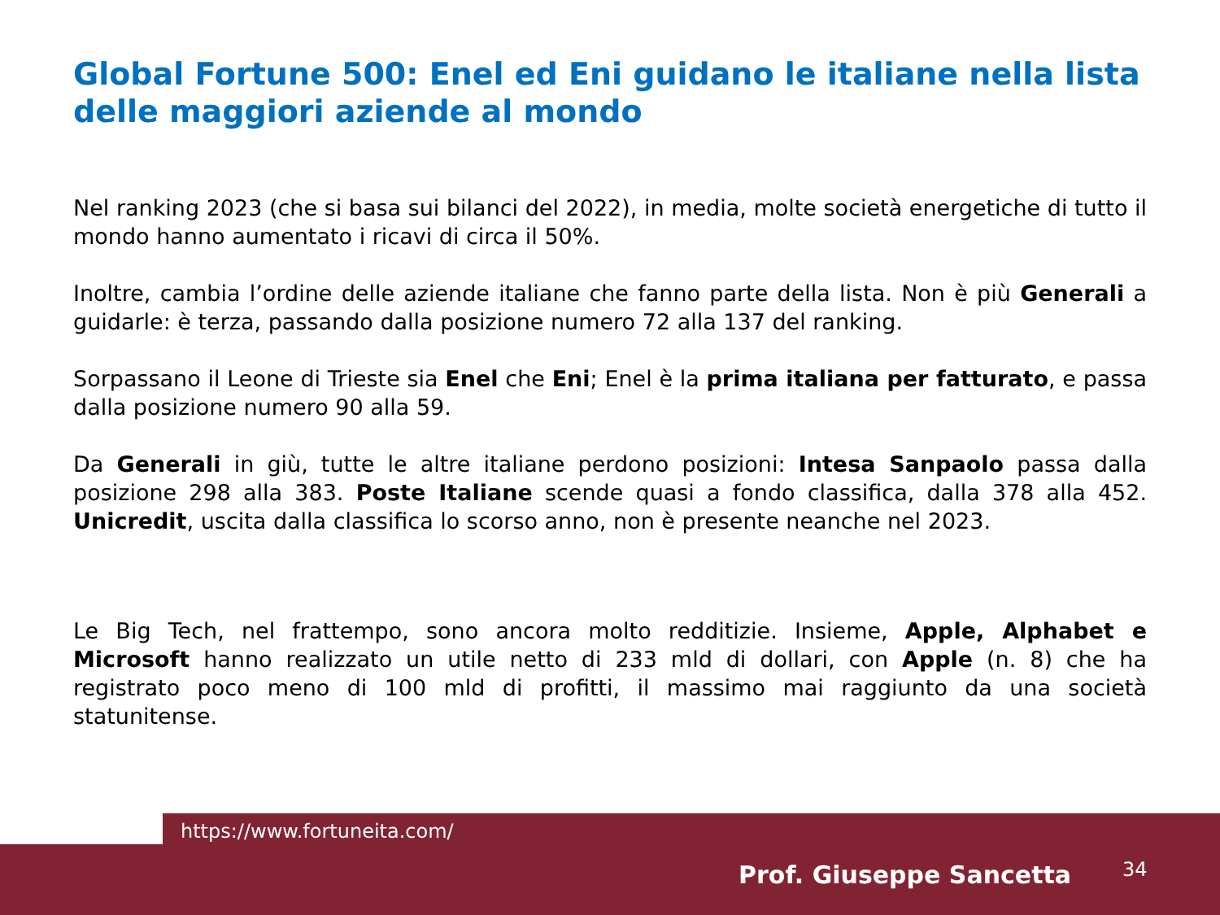Global Fortune 500: Enel ed Eni guidano le italiane nella lista delle maggiori aziende al mondo
Nel ranking 2023 (che si basa sui bilanci del 2022), in media, molte società energetiche di tutto il mondo hanno aumentato i ricavi di circa il 50%.
Inoltre, cambia l’ordine delle aziende italiane che fanno parte della lista. Non è più Generali a guidarle: è terza, passando dalla posizione numero 72 alla 137 del ranking.
Sorpassano il Leone di Trieste sia Enel che Eni; Enel è la prima italiana per fatturato, e passa dalla posizione numero 90 alla 59.
Da Generali in giù, tutte le altre italiane perdono posizioni: Intesa Sanpaolo passa dalla posizione 298 alla 383. Poste Italiane scende quasi a fondo classifica, dalla 378 alla 452. Unicredit, uscita dalla classifica lo scorso anno, non è presente neanche nel 2023.
Le Big Tech, nel frattempo, sono ancora molto redditizie. Insieme, Apple, Alphabet e Microsoft hanno realizzato un utile netto di 233 mld di dollari, con Apple (n. 8) che ha registrato poco meno di 100 mld di profitti, il massimo mai raggiunto da una società statunitense.
https://www.fortuneita.com/
Prof. Giuseppe Sancetta 34